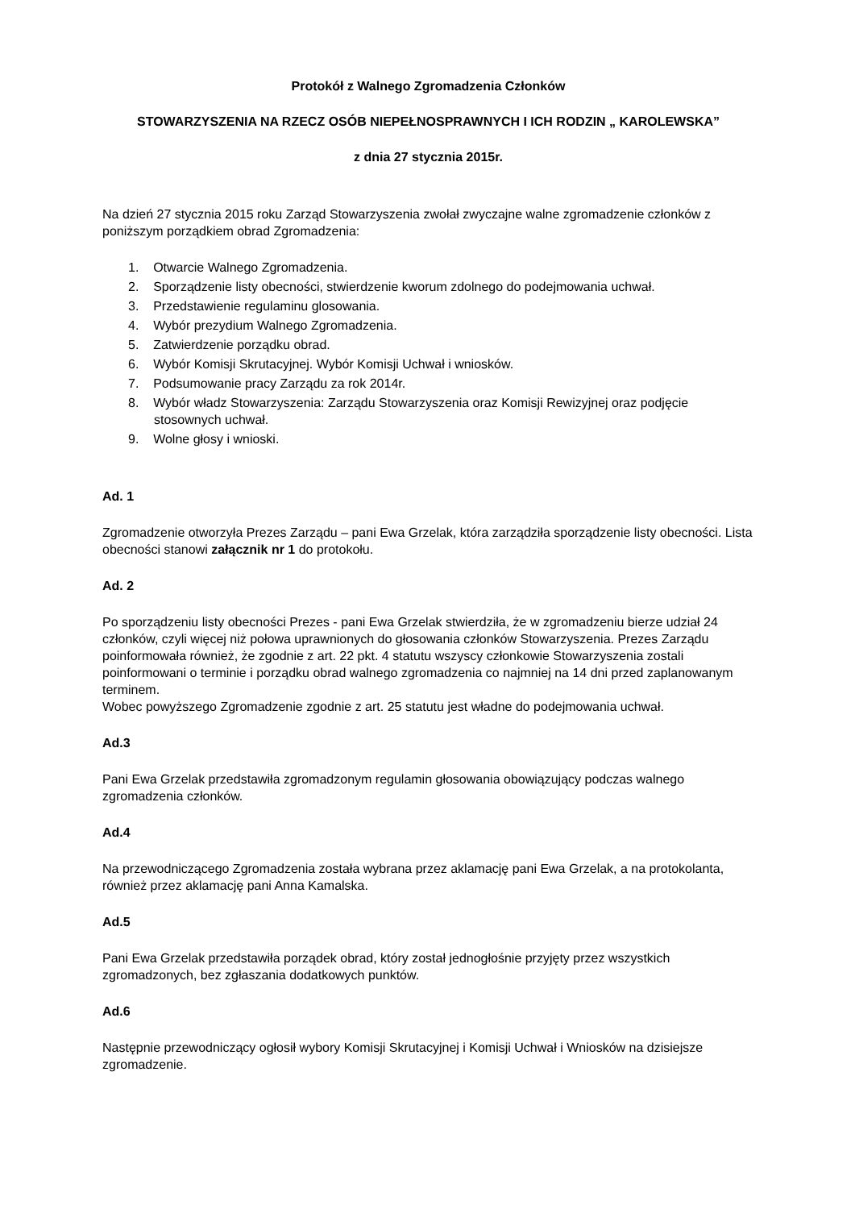Protokół z Walnego Zgromadzenia Członków
STOWARZYSZENIA NA RZECZ OSÓB NIEPEŁNOSPRAWNYCH I ICH RODZIN „ KAROLEWSKA”
z dnia 27 stycznia 2015r.
Na dzień 27 stycznia 2015 roku Zarząd Stowarzyszenia zwołał zwyczajne walne zgromadzenie członków z poniższym porządkiem obrad Zgromadzenia:
1. Otwarcie Walnego Zgromadzenia.
2. Sporządzenie listy obecności, stwierdzenie kworum zdolnego do podejmowania uchwał.
3. Przedstawienie regulaminu glosowania.
4. Wybór prezydium Walnego Zgromadzenia.
5. Zatwierdzenie porządku obrad.
6. Wybór Komisji Skrutacyjnej. Wybór Komisji Uchwał i wniosków.
7. Podsumowanie pracy Zarządu za rok 2014r.
8. Wybór władz Stowarzyszenia: Zarządu Stowarzyszenia oraz Komisji Rewizyjnej oraz podjęcie stosownych uchwał.
9. Wolne głosy i wnioski.
Ad. 1
Zgromadzenie otworzyła Prezes Zarządu – pani Ewa Grzelak, która zarządziła sporządzenie listy obecności. Lista obecności stanowi załącznik nr 1 do protokołu.
Ad. 2
Po sporządzeniu listy obecności Prezes - pani Ewa Grzelak stwierdziła, że w zgromadzeniu bierze udział 24 członków, czyli więcej niż połowa uprawnionych do głosowania członków Stowarzyszenia. Prezes Zarządu poinformowała również, że zgodnie z art. 22 pkt. 4 statutu wszyscy członkowie Stowarzyszenia zostali poinformowani o terminie i porządku obrad walnego zgromadzenia co najmniej na 14 dni przed zaplanowanym terminem.
Wobec powyższego Zgromadzenie zgodnie z art. 25 statutu jest władne do podejmowania uchwał.
Ad.3
Pani Ewa Grzelak przedstawiła zgromadzonym regulamin głosowania obowiązujący podczas walnego zgromadzenia członków.
Ad.4
Na przewodniczącego Zgromadzenia została wybrana przez aklamację pani Ewa Grzelak, a na protokolanta, również przez aklamację pani Anna Kamalska.
Ad.5
Pani Ewa Grzelak przedstawiła porządek obrad, który został jednogłośnie przyjęty przez wszystkich zgromadzonych, bez zgłaszania dodatkowych punktów.
Ad.6
Następnie przewodniczący ogłosił wybory Komisji Skrutacyjnej i Komisji Uchwał i Wniosków na dzisiejsze zgromadzenie.